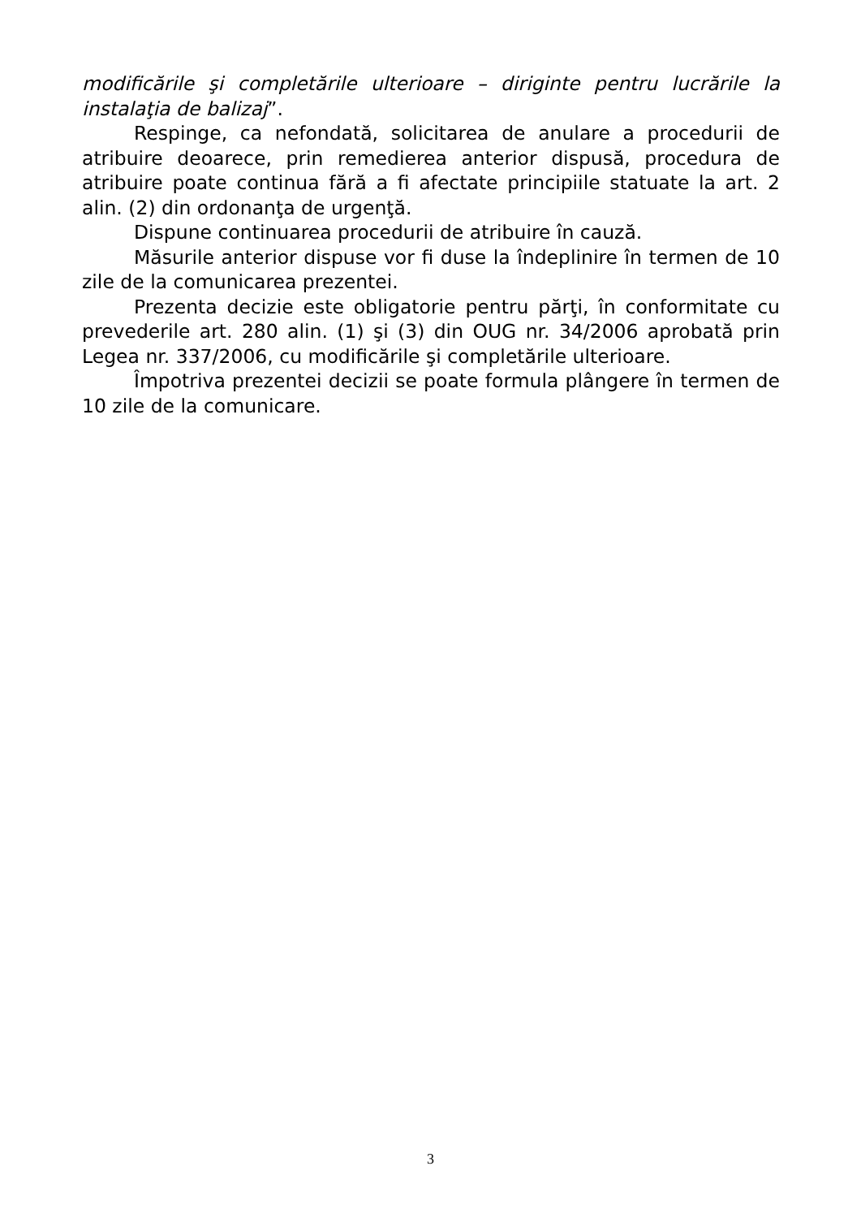modificările şi completările ulterioare – diriginte pentru lucrările la instalaţia de balizaj”.
Respinge, ca nefondată, solicitarea de anulare a procedurii de atribuire deoarece, prin remedierea anterior dispusă, procedura de atribuire poate continua fără a fi afectate principiile statuate la art. 2 alin. (2) din ordonanţa de urgenţă.
Dispune continuarea procedurii de atribuire în cauză.
Măsurile anterior dispuse vor fi duse la îndeplinire în termen de 10 zile de la comunicarea prezentei.
Prezenta decizie este obligatorie pentru părţi, în conformitate cu prevederile art. 280 alin. (1) şi (3) din OUG nr. 34/2006 aprobată prin Legea nr. 337/2006, cu modificările şi completările ulterioare.
Împotriva prezentei decizii se poate formula plângere în termen de 10 zile de la comunicare.
3